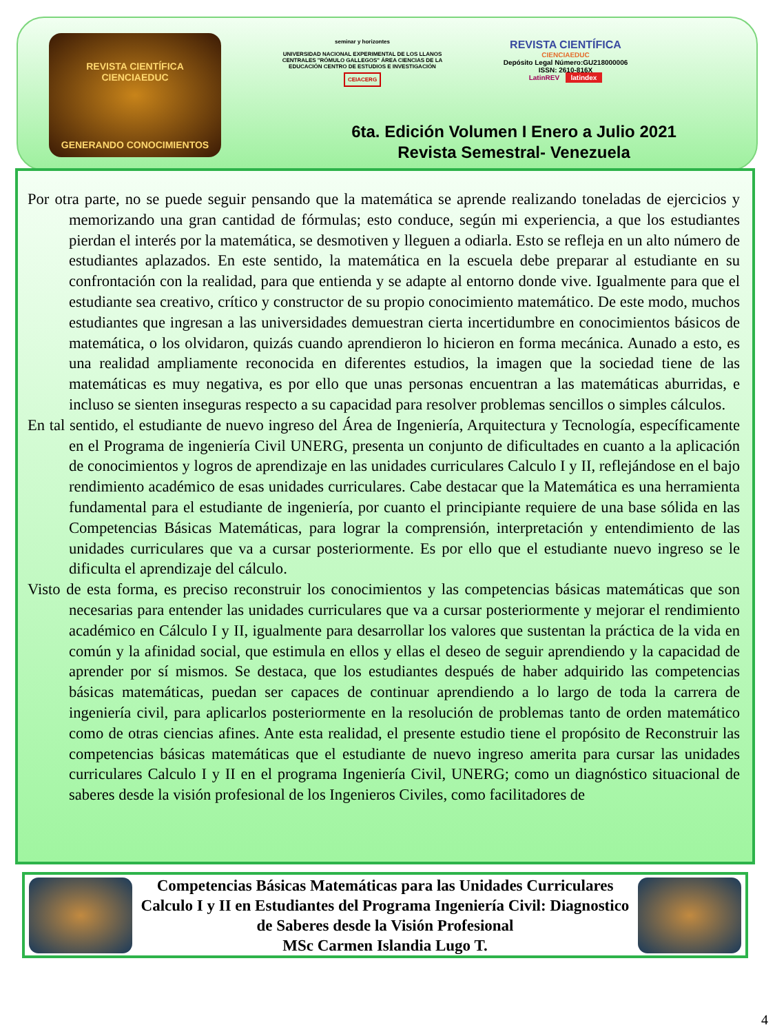REVISTA CIENTÍFICA
CIENCIAEDUC
GENERANDO CONOCIMIENTOS
seminar y horizontes
UNIVERSIDAD NACIONAL EXPERIMENTAL DE LOS LLANOS CENTRALES "RÓMULO GALLEGOS" ÁREA CIENCIAS DE LA EDUCACIÓN CENTRO DE ESTUDIOS E INVESTIGACIÓN
CEIACERG
REVISTA CIENTÍFICA
CIENCIAEDUC
Depósito Legal Número:GU218000006
ISSN: 2610-816X
LatinREV latindex
6ta. Edición Volumen I Enero a Julio 2021
Revista Semestral- Venezuela
Por otra parte, no se puede seguir pensando que la matemática se aprende realizando toneladas de ejercicios y memorizando una gran cantidad de fórmulas; esto conduce, según mi experiencia, a que los estudiantes pierdan el interés por la matemática, se desmotiven y lleguen a odiarla. Esto se refleja en un alto número de estudiantes aplazados. En este sentido, la matemática en la escuela debe preparar al estudiante en su confrontación con la realidad, para que entienda y se adapte al entorno donde vive. Igualmente para que el estudiante sea creativo, crítico y constructor de su propio conocimiento matemático. De este modo, muchos estudiantes que ingresan a las universidades demuestran cierta incertidumbre en conocimientos básicos de matemática, o los olvidaron, quizás cuando aprendieron lo hicieron en forma mecánica. Aunado a esto, es una realidad ampliamente reconocida en diferentes estudios, la imagen que la sociedad tiene de las matemáticas es muy negativa, es por ello que unas personas encuentran a las matemáticas aburridas, e incluso se sienten inseguras respecto a su capacidad para resolver problemas sencillos o simples cálculos.
En tal sentido, el estudiante de nuevo ingreso del Área de Ingeniería, Arquitectura y Tecnología, específicamente en el Programa de ingeniería Civil UNERG, presenta un conjunto de dificultades en cuanto a la aplicación de conocimientos y logros de aprendizaje en las unidades curriculares Calculo I y II, reflejándose en el bajo rendimiento académico de esas unidades curriculares. Cabe destacar que la Matemática es una herramienta fundamental para el estudiante de ingeniería, por cuanto el principiante requiere de una base sólida en las Competencias Básicas Matemáticas, para lograr la comprensión, interpretación y entendimiento de las unidades curriculares que va a cursar posteriormente. Es por ello que el estudiante nuevo ingreso se le dificulta el aprendizaje del cálculo.
Visto de esta forma, es preciso reconstruir los conocimientos y las competencias básicas matemáticas que son necesarias para entender las unidades curriculares que va a cursar posteriormente y mejorar el rendimiento académico en Cálculo I y II, igualmente para desarrollar los valores que sustentan la práctica de la vida en común y la afinidad social, que estimula en ellos y ellas el deseo de seguir aprendiendo y la capacidad de aprender por sí mismos. Se destaca, que los estudiantes después de haber adquirido las competencias básicas matemáticas, puedan ser capaces de continuar aprendiendo a lo largo de toda la carrera de ingeniería civil, para aplicarlos posteriormente en la resolución de problemas tanto de orden matemático como de otras ciencias afines. Ante esta realidad, el presente estudio tiene el propósito de Reconstruir las competencias básicas matemáticas que el estudiante de nuevo ingreso amerita para cursar las unidades curriculares Calculo I y II en el programa Ingeniería Civil, UNERG; como un diagnóstico situacional de saberes desde la visión profesional de los Ingenieros Civiles, como facilitadores de
Competencias Básicas Matemáticas para las Unidades Curriculares Calculo I y II en Estudiantes del Programa Ingeniería Civil: Diagnostico de Saberes desde la Visión Profesional
MSc Carmen Islandia Lugo T.
4